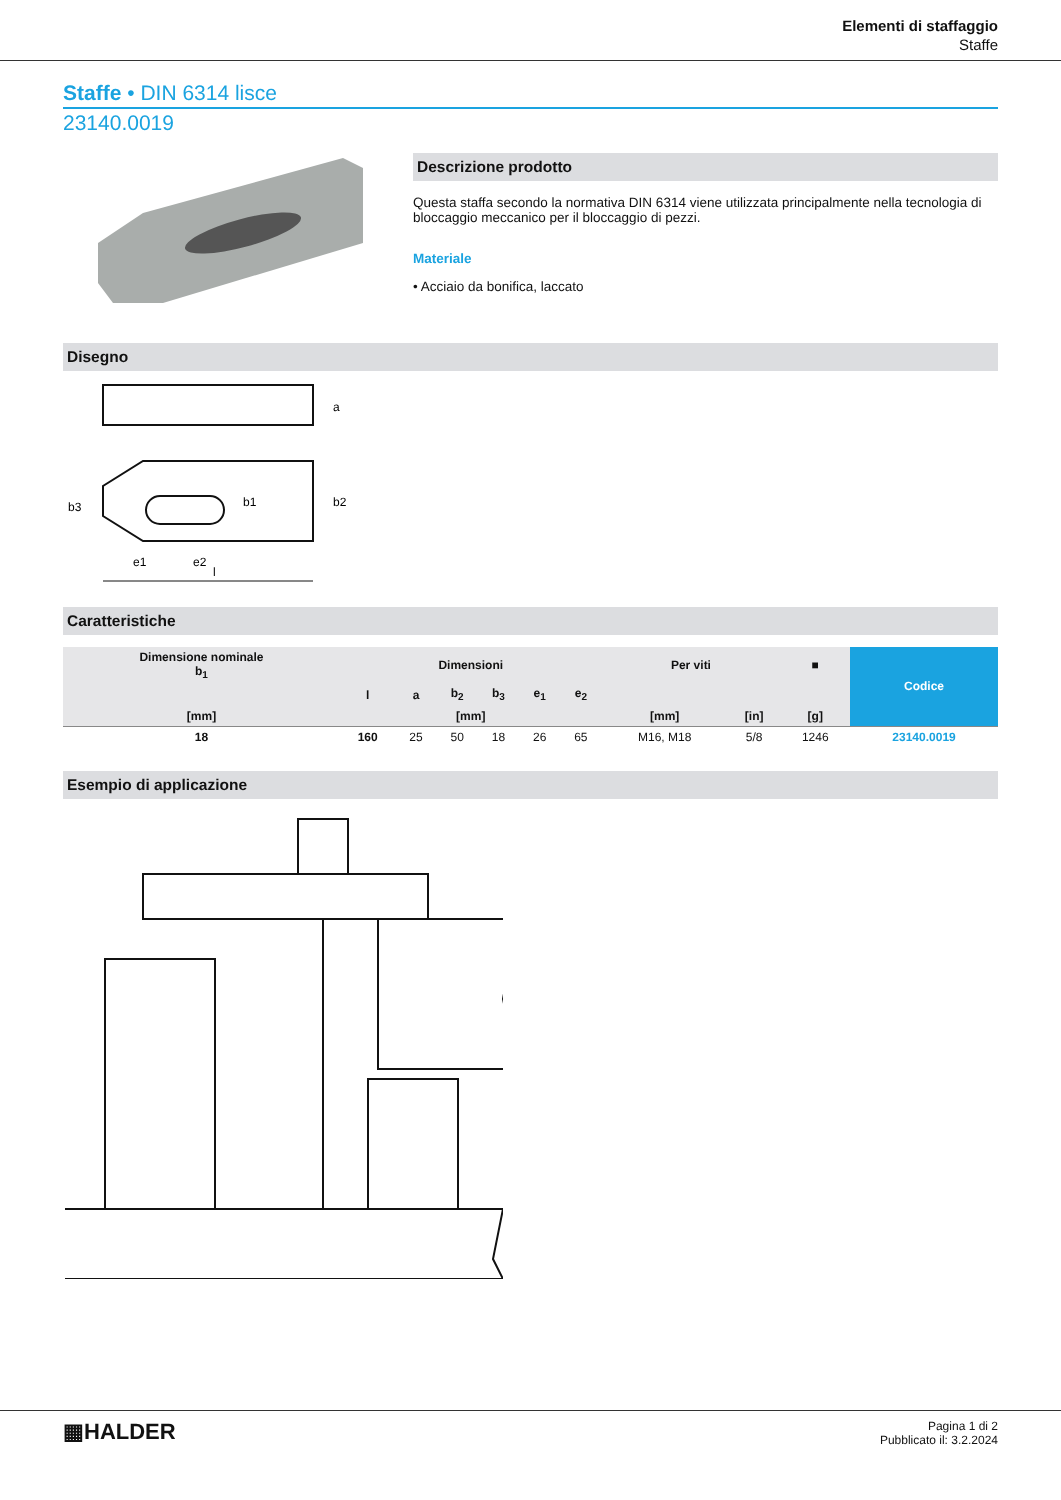Elementi di staffaggio
Staffe
Staffe • DIN 6314 lisce
23140.0019
Descrizione prodotto
Questa staffa secondo la normativa DIN 6314 viene utilizzata principalmente nella tecnologia di bloccaggio meccanico per il bloccaggio di pezzi.
Materiale
• Acciaio da bonifica, laccato
Disegno
e1
e2
l
a
b2
b1
b3
Caratteristiche
| Dimensione nominale b<sub>1</sub> | Dimensioni | | | | | | Per viti | | ■ | Codice |
| --- | --- | --- | --- | --- | --- | --- | --- | --- | --- | --- |
| | l | a | b<sub>2</sub> | b<sub>3</sub> | e<sub>1</sub> | e<sub>2</sub> | | | | |
| [mm] | [mm] | | | | | | [mm] | [in] | [g] | |
| 18 | 160 | 25 | 50 | 18 | 26 | 65 | M16, M18 | 5/8 | 1246 | 23140.0019 |
Esempio di applicazione
▦HALDER
Pagina 1 di 2
Pubblicato il: 3.2.2024